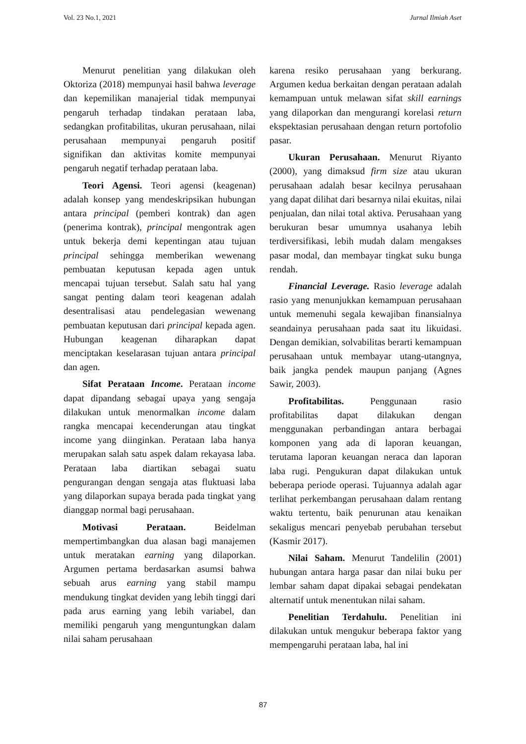Vol. 23 No.1, 2021 Jurnal Ilmiah Aset
Menurut penelitian yang dilakukan oleh Oktoriza (2018) mempunyai hasil bahwa leverage dan kepemilikan manajerial tidak mempunyai pengaruh terhadap tindakan perataan laba, sedangkan profitabilitas, ukuran perusahaan, nilai perusahaan mempunyai pengaruh positif signifikan dan aktivitas komite mempunyai pengaruh negatif terhadap perataan laba.
Teori Agensi. Teori agensi (keagenan) adalah konsep yang mendeskripsikan hubungan antara principal (pemberi kontrak) dan agen (penerima kontrak), principal mengontrak agen untuk bekerja demi kepentingan atau tujuan principal sehingga memberikan wewenang pembuatan keputusan kepada agen untuk mencapai tujuan tersebut. Salah satu hal yang sangat penting dalam teori keagenan adalah desentralisasi atau pendelegasian wewenang pembuatan keputusan dari principal kepada agen. Hubungan keagenan diharapkan dapat menciptakan keselarasan tujuan antara principal dan agen.
Sifat Perataan Income. Perataan income dapat dipandang sebagai upaya yang sengaja dilakukan untuk menormalkan income dalam rangka mencapai kecenderungan atau tingkat income yang diinginkan. Perataan laba hanya merupakan salah satu aspek dalam rekayasa laba. Perataan laba diartikan sebagai suatu pengurangan dengan sengaja atas fluktuasi laba yang dilaporkan supaya berada pada tingkat yang dianggap normal bagi perusahaan.
Motivasi Perataan. Beidelman mempertimbangkan dua alasan bagi manajemen untuk meratakan earning yang dilaporkan. Argumen pertama berdasarkan asumsi bahwa sebuah arus earning yang stabil mampu mendukung tingkat deviden yang lebih tinggi dari pada arus earning yang lebih variabel, dan memiliki pengaruh yang menguntungkan dalam nilai saham perusahaan
karena resiko perusahaan yang berkurang. Argumen kedua berkaitan dengan perataan adalah kemampuan untuk melawan sifat skill earnings yang dilaporkan dan mengurangi korelasi return ekspektasian perusahaan dengan return portofolio pasar.
Ukuran Perusahaan. Menurut Riyanto (2000), yang dimaksud firm size atau ukuran perusahaan adalah besar kecilnya perusahaan yang dapat dilihat dari besarnya nilai ekuitas, nilai penjualan, dan nilai total aktiva. Perusahaan yang berukuran besar umumnya usahanya lebih terdiversifikasi, lebih mudah dalam mengakses pasar modal, dan membayar tingkat suku bunga rendah.
Financial Leverage. Rasio leverage adalah rasio yang menunjukkan kemampuan perusahaan untuk memenuhi segala kewajiban finansialnya seandainya perusahaan pada saat itu likuidasi. Dengan demikian, solvabilitas berarti kemampuan perusahaan untuk membayar utang-utangnya, baik jangka pendek maupun panjang (Agnes Sawir, 2003).
Profitabilitas. Penggunaan rasio profitabilitas dapat dilakukan dengan menggunakan perbandingan antara berbagai komponen yang ada di laporan keuangan, terutama laporan keuangan neraca dan laporan laba rugi. Pengukuran dapat dilakukan untuk beberapa periode operasi. Tujuannya adalah agar terlihat perkembangan perusahaan dalam rentang waktu tertentu, baik penurunan atau kenaikan sekaligus mencari penyebab perubahan tersebut (Kasmir 2017).
Nilai Saham. Menurut Tandelilin (2001) hubungan antara harga pasar dan nilai buku per lembar saham dapat dipakai sebagai pendekatan alternatif untuk menentukan nilai saham.
Penelitian Terdahulu. Penelitian ini dilakukan untuk mengukur beberapa faktor yang mempengaruhi perataan laba, hal ini
87